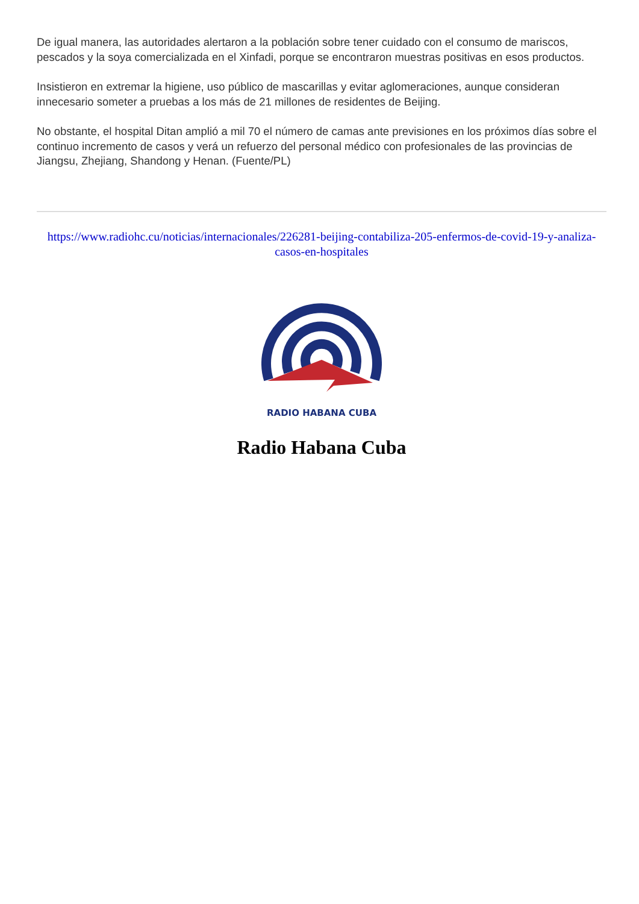De igual manera, las autoridades alertaron a la población sobre tener cuidado con el consumo de mariscos, pescados y la soya comercializada en el Xinfadi, porque se encontraron muestras positivas en esos productos.
Insistieron en extremar la higiene, uso público de mascarillas y evitar aglomeraciones, aunque consideran innecesario someter a pruebas a los más de 21 millones de residentes de Beijing.
No obstante, el hospital Ditan amplió a mil 70 el número de camas ante previsiones en los próximos días sobre el continuo incremento de casos y verá un refuerzo del personal médico con profesionales de las provincias de Jiangsu, Zhejiang, Shandong y Henan. (Fuente/PL)
https://www.radiohc.cu/noticias/internacionales/226281-beijing-contabiliza-205-enfermos-de-covid-19-y-analiza-casos-en-hospitales
RADIO HABANA CUBA
Radio Habana Cuba